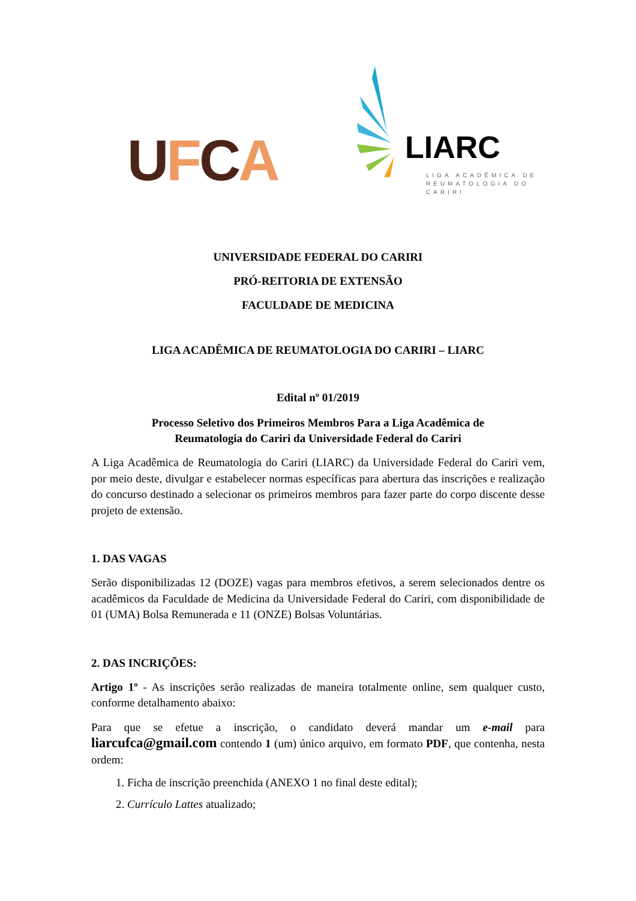UFCA
LIARC
LIGA ACADÊMICA DE REUMATOLOGIA DO CARIRI
UNIVERSIDADE FEDERAL DO CARIRI
PRÓ-REITORIA DE EXTENSÃO
FACULDADE DE MEDICINA
LIGA ACADÊMICA DE REUMATOLOGIA DO CARIRI – LIARC
Edital nº 01/2019
Processo Seletivo dos Primeiros Membros Para a Liga Acadêmica de
Reumatologia do Cariri da Universidade Federal do Cariri
A Liga Acadêmica de Reumatologia do Cariri (LIARC) da Universidade Federal do Cariri vem, por meio deste, divulgar e estabelecer normas específicas para abertura das inscrições e realização do concurso destinado a selecionar os primeiros membros para fazer parte do corpo discente desse projeto de extensão.
1. DAS VAGAS
Serão disponibilizadas 12 (DOZE) vagas para membros efetivos, a serem selecionados dentre os acadêmicos da Faculdade de Medicina da Universidade Federal do Cariri, com disponibilidade de 01 (UMA) Bolsa Remunerada e 11 (ONZE) Bolsas Voluntárias.
2. DAS INCRIÇÕES:
Artigo 1º - As inscrições serão realizadas de maneira totalmente online, sem qualquer custo, conforme detalhamento abaixo:
Para que se efetue a inscrição, o candidato deverá mandar um e-mail para liarcufca@gmail.com contendo 1 (um) único arquivo, em formato PDF, que contenha, nesta ordem:
1. Ficha de inscrição preenchida (ANEXO 1 no final deste edital);
2. Currículo Lattes atualizado;